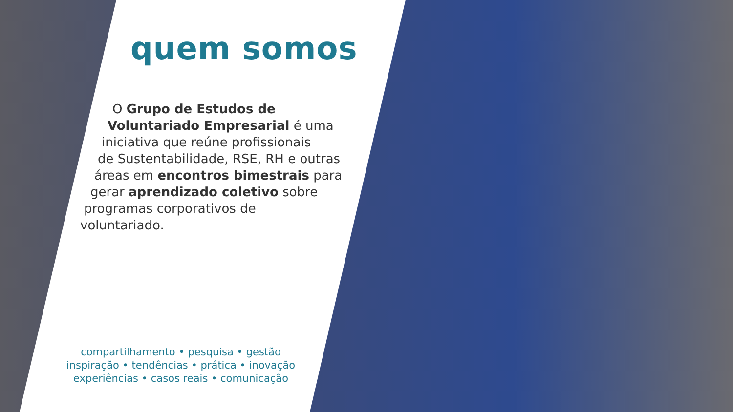quem somos
O Grupo de Estudos de
Voluntariado Empresarial é uma
iniciativa que reúne profissionais
de Sustentabilidade, RSE, RH e outras
áreas em encontros bimestrais para
gerar aprendizado coletivo sobre
programas corporativos de
voluntariado.
compartilhamento • pesquisa • gestão
inspiração • tendências • prática • inovação
experiências • casos reais • comunicação